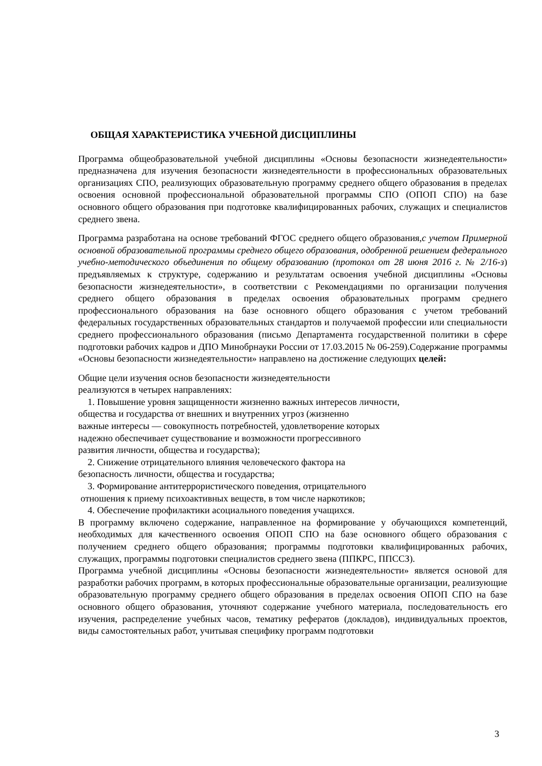ОБЩАЯ ХАРАКТЕРИСТИКА УЧЕБНОЙ ДИСЦИПЛИНЫ
Программа общеобразовательной учебной дисциплины «Основы безопасности жизнедеятельности» предназначена для изучения безопасности жизнедеятельности в профессиональных образовательных организациях СПО, реализующих образовательную программу среднего общего образования в пределах освоения основной профессиональной образовательной программы СПО (ОПОП СПО) на базе основного общего образования при подготовке квалифицированных рабочих, служащих и специалистов среднего звена.
Программа разработана на основе требований ФГОС среднего общего образования,с учетом Примерной основной образовательной программы среднего общего образования, одобренной решением федерального учебно-методического объединения по общему образованию (протокол от 28 июня 2016 г. № 2/16-з) предъявляемых к структуре, содержанию и результатам освоения учебной дисциплины «Основы безопасности жизнедеятельности», в соответствии с Рекомендациями по организации получения среднего общего образования в пределах освоения образовательных программ среднего профессионального образования на базе основного общего образования с учетом требований федеральных государственных образовательных стандартов и получаемой профессии или специальности среднего профессионального образования (письмо Департамента государственной политики в сфере подготовки рабочих кадров и ДПО Минобрнауки России от 17.03.2015 № 06-259).Содержание программы «Основы безопасности жизнедеятельности» направлено на достижение следующих целей:
Общие цели изучения основ безопасности жизнедеятельности
реализуются в четырех направлениях:
1. Повышение уровня защищенности жизненно важных интересов личности,
общества и государства от внешних и внутренних угроз (жизненно
важные интересы — совокупность потребностей, удовлетворение которых
надежно обеспечивает существование и возможности прогрессивного
развития личности, общества и государства);
2. Снижение отрицательного влияния человеческого фактора на
безопасность личности, общества и государства;
3. Формирование антитеррористического поведения, отрицательного
отношения к приему психоактивных веществ, в том числе наркотиков;
4. Обеспечение профилактики асоциального поведения учащихся.
В программу включено содержание, направленное на формирование у обучающихся компетенций, необходимых для качественного освоения ОПОП СПО на базе основного общего образования с получением среднего общего образования; программы подготовки квалифицированных рабочих, служащих, программы подготовки специалистов среднего звена (ППКРС, ППССЗ).
Программа учебной дисциплины «Основы безопасности жизнедеятельности» является основой для разработки рабочих программ, в которых профессиональные образовательные организации, реализующие образовательную программу среднего общего образования в пределах освоения ОПОП СПО на базе основного общего образования, уточняют содержание учебного материала, последовательность его изучения, распределение учебных часов, тематику рефератов (докладов), индивидуальных проектов, виды самостоятельных работ, учитывая специфику программ подготовки
3